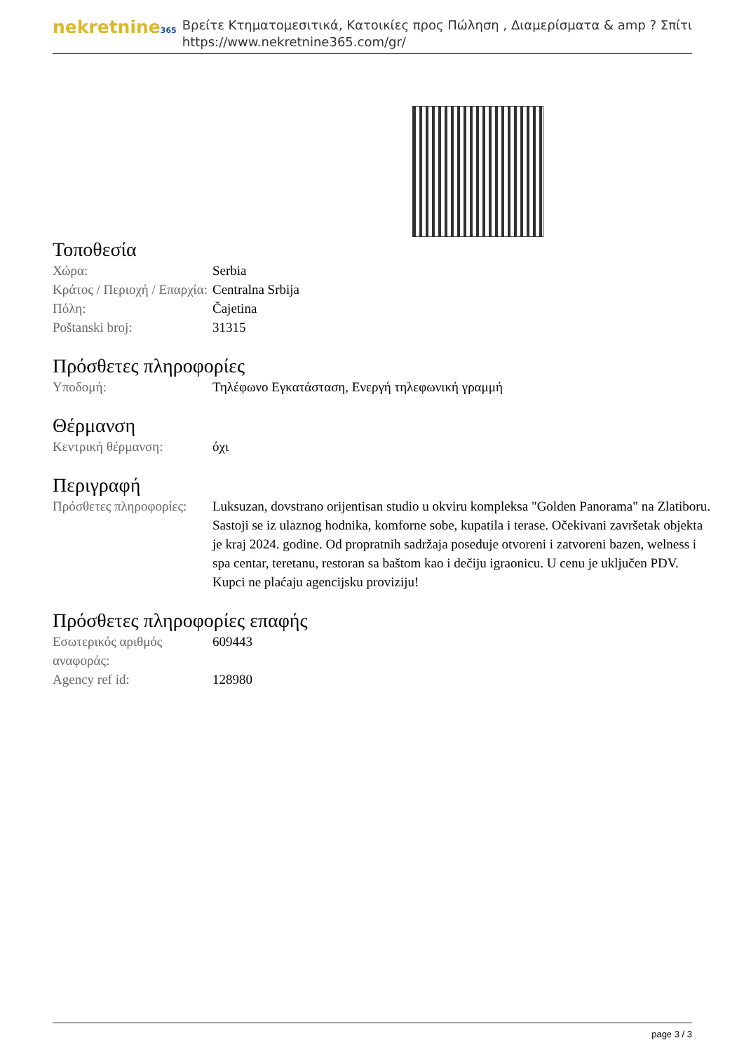nekretnine365
Βρείτε Κτηματομεσιτικά, Κατοικίες προς Πώληση , Διαμερίσματα & amp ? Σπίτι
https://www.nekretnine365.com/gr/
Τοποθεσία
| Χώρα: | Serbia |
| Κράτος / Περιοχή / Επαρχία: | Centralna Srbija |
| Πόλη: | Čajetina |
| Poštanski broj: | 31315 |
Πρόσθετες πληροφορίες
| Υποδομή: | Τηλέφωνο Εγκατάσταση, Ενεργή τηλεφωνική γραμμή |
Θέρμανση
| Κεντρική θέρμανση: | όχι |
Περιγραφή
| Πρόσθετες πληροφορίες: | Luksuzan, dovstrano orijentisan studio u okviru kompleksa "Golden Panorama" na Zlatiboru. Sastoji se iz ulaznog hodnika, komforne sobe, kupatila i terase. Očekivani završetak objekta je kraj 2024. godine. Od propratnih sadržaja poseduje otvoreni i zatvoreni bazen, welness i spa centar, teretanu, restoran sa baštom kao i dečiju igraonicu. U cenu je uključen PDV. Kupci ne plaćaju agencijsku proviziju! |
Πρόσθετες πληροφορίες επαφής
| Εσωτερικός αριθμός αναφοράς: | 609443 |
| Agency ref id: | 128980 |
page 3 / 3